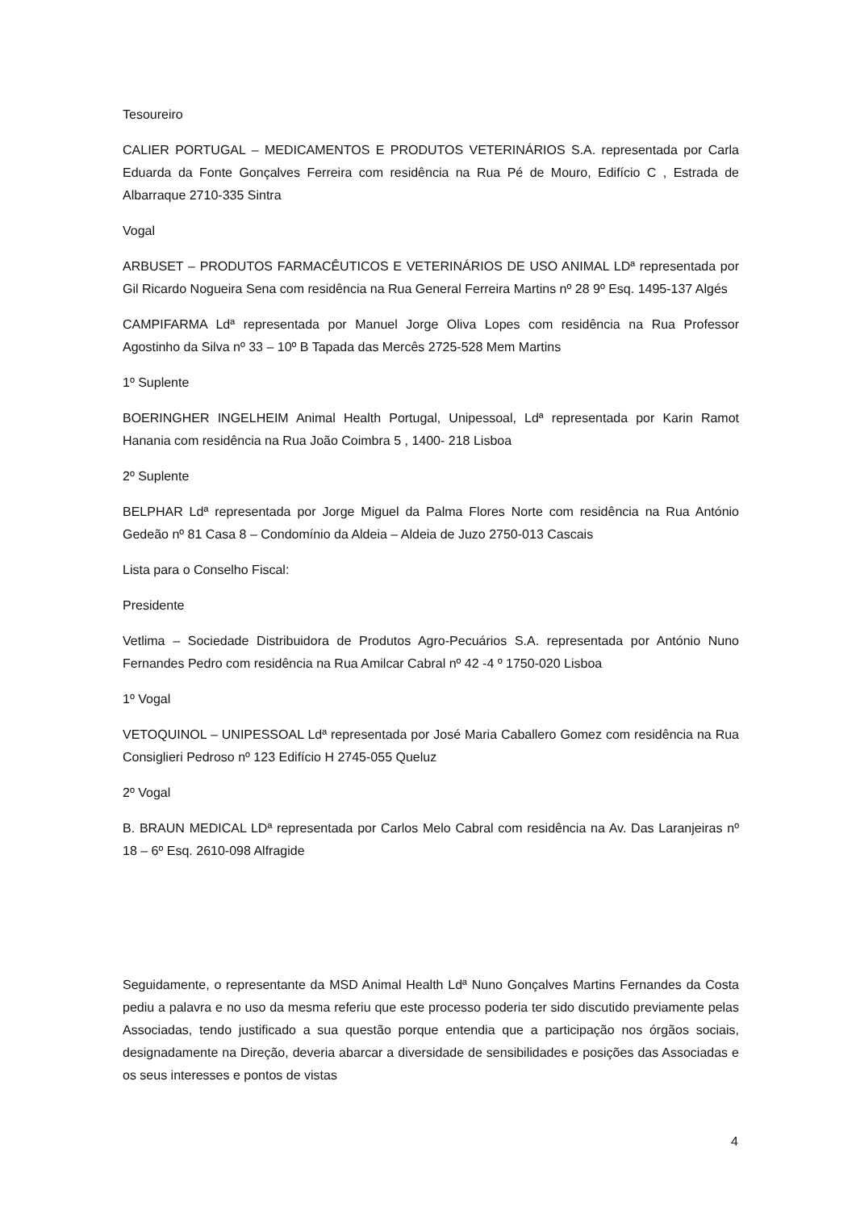Tesoureiro
CALIER PORTUGAL – MEDICAMENTOS E PRODUTOS VETERINÁRIOS S.A. representada por Carla Eduarda da Fonte Gonçalves Ferreira com residência na Rua Pé de Mouro, Edifício C , Estrada de Albarraque 2710-335 Sintra
Vogal
ARBUSET – PRODUTOS FARMACÊUTICOS E VETERINÁRIOS DE USO ANIMAL LDª representada por Gil Ricardo Nogueira Sena com residência na Rua General Ferreira Martins nº 28 9º Esq. 1495-137 Algés
CAMPIFARMA Ldª representada por Manuel Jorge Oliva Lopes com residência na Rua Professor Agostinho da Silva nº 33 – 10º B Tapada das Mercês 2725-528 Mem Martins
1º Suplente
BOERINGHER INGELHEIM Animal Health Portugal, Unipessoal, Ldª representada por Karin Ramot Hanania com residência na Rua João Coimbra 5 , 1400- 218 Lisboa
2º Suplente
BELPHAR Ldª representada por Jorge Miguel da Palma Flores Norte com residência na Rua António Gedeão nº 81 Casa 8 – Condomínio da Aldeia – Aldeia de Juzo 2750-013 Cascais
Lista para o Conselho Fiscal:
Presidente
Vetlima – Sociedade Distribuidora de Produtos Agro-Pecuários S.A. representada por António Nuno Fernandes Pedro com residência na Rua Amilcar Cabral nº 42 -4 º 1750-020 Lisboa
1º Vogal
VETOQUINOL – UNIPESSOAL Ldª representada por José Maria Caballero Gomez com residência na Rua Consiglieri Pedroso nº 123 Edifício H 2745-055 Queluz
2º Vogal
B. BRAUN MEDICAL LDª representada por Carlos Melo Cabral com residência na Av. Das Laranjeiras nº 18 – 6º Esq. 2610-098 Alfragide
Seguidamente, o representante da MSD Animal Health Ldª Nuno Gonçalves Martins Fernandes da Costa pediu a palavra e no uso da mesma referiu que este processo poderia ter sido discutido previamente pelas Associadas, tendo justificado a sua questão porque entendia que a participação nos órgãos sociais, designadamente na Direção, deveria abarcar a diversidade de sensibilidades e posições das Associadas e os seus interesses e pontos de vistas
4